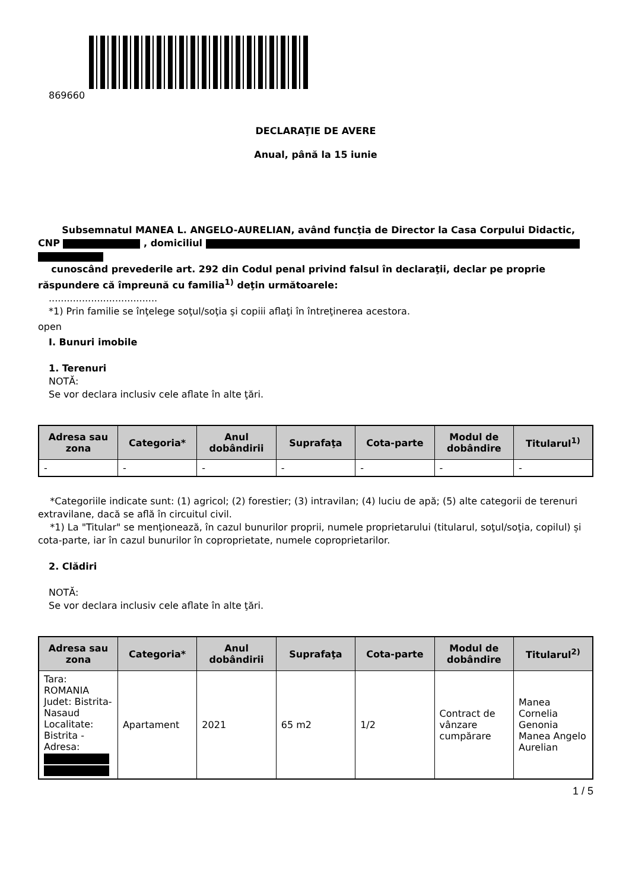869660
DECLARAŢIE DE AVERE
Anual, până la 15 iunie
Subsemnatul MANEA L. ANGELO-AURELIAN, având funcţia de Director la Casa Corpului Didactic, CNP , domiciliul
cunoscând prevederile art. 292 din Codul penal privind falsul în declaraţii, declar pe proprie răspundere că împreună cu familia<sup>1)</sup> deţin următoarele:
....................................
*1) Prin familie se înţelege soţul/soţia şi copiii aflaţi în întreţinerea acestora.
open
I. Bunuri imobile
1. Terenuri
NOTĂ:
Se vor declara inclusiv cele aflate în alte ţări.
| Adresa sau zona | Categoria* | Anul dobândirii | Suprafaţa | Cota-parte | Modul de dobândire | Titularul<sup>1)</sup> |
| --- | --- | --- | --- | --- | --- | --- |
| - | - | - | - | - | - | - |
*Categoriile indicate sunt: (1) agricol; (2) forestier; (3) intravilan; (4) luciu de apă; (5) alte categorii de terenuri extravilane, dacă se află în circuitul civil.
*1) La "Titular" se menţionează, în cazul bunurilor proprii, numele proprietarului (titularul, soţul/soţia, copilul) și cota-parte, iar în cazul bunurilor în coproprietate, numele coproprietarilor.
2. Clădiri
NOTĂ:
Se vor declara inclusiv cele aflate în alte ţări.
| Adresa sau zona | Categoria* | Anul dobândirii | Suprafaţa | Cota-parte | Modul de dobândire | Titularul<sup>2)</sup> |
| --- | --- | --- | --- | --- | --- | --- |
| Tara: ROMANIA Judet: Bistrita-Nasaud Localitate: Bistrita - Adresa: | Apartament | 2021 | 65 m2 | 1/2 | Contract de vânzare cumpărare | Manea Cornelia Genonia Manea Angelo Aurelian |
1 / 5